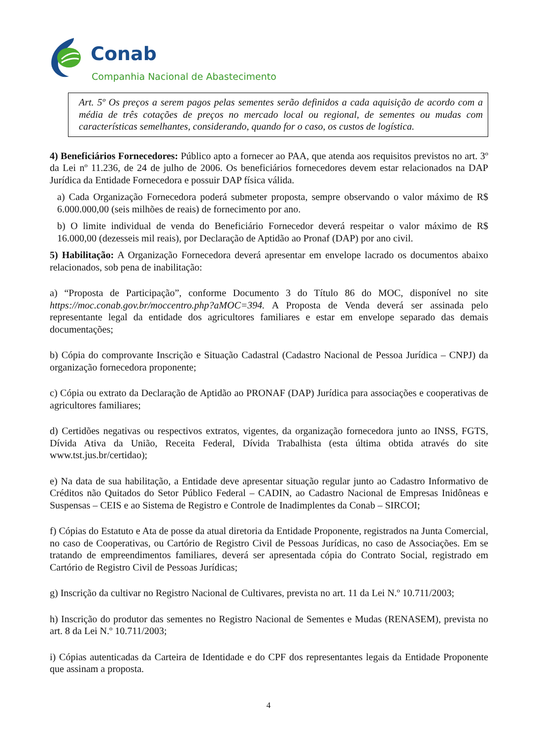Conab
Companhia Nacional de Abastecimento
Art. 5º Os preços a serem pagos pelas sementes serão definidos a cada aquisição de acordo com a média de três cotações de preços no mercado local ou regional, de sementes ou mudas com características semelhantes, considerando, quando for o caso, os custos de logística.
4) Beneficiários Fornecedores: Público apto a fornecer ao PAA, que atenda aos requisitos previstos no art. 3º da Lei nº 11.236, de 24 de julho de 2006. Os beneficiários fornecedores devem estar relacionados na DAP Jurídica da Entidade Fornecedora e possuir DAP física válida.
a) Cada Organização Fornecedora poderá submeter proposta, sempre observando o valor máximo de R$ 6.000.000,00 (seis milhões de reais) de fornecimento por ano.
b) O limite individual de venda do Beneficiário Fornecedor deverá respeitar o valor máximo de R$ 16.000,00 (dezesseis mil reais), por Declaração de Aptidão ao Pronaf (DAP) por ano civil.
5) Habilitação: A Organização Fornecedora deverá apresentar em envelope lacrado os documentos abaixo relacionados, sob pena de inabilitação:
a) “Proposta de Participação”, conforme Documento 3 do Título 86 do MOC, disponível no site https://moc.conab.gov.br/moccentro.php?aMOC=394. A Proposta de Venda deverá ser assinada pelo representante legal da entidade dos agricultores familiares e estar em envelope separado das demais documentações;
b) Cópia do comprovante Inscrição e Situação Cadastral (Cadastro Nacional de Pessoa Jurídica – CNPJ) da organização fornecedora proponente;
c) Cópia ou extrato da Declaração de Aptidão ao PRONAF (DAP) Jurídica para associações e cooperativas de agricultores familiares;
d) Certidões negativas ou respectivos extratos, vigentes, da organização fornecedora junto ao INSS, FGTS, Dívida Ativa da União, Receita Federal, Dívida Trabalhista (esta última obtida através do site www.tst.jus.br/certidao);
e) Na data de sua habilitação, a Entidade deve apresentar situação regular junto ao Cadastro Informativo de Créditos não Quitados do Setor Público Federal – CADIN, ao Cadastro Nacional de Empresas Inidôneas e Suspensas – CEIS e ao Sistema de Registro e Controle de Inadimplentes da Conab – SIRCOI;
f) Cópias do Estatuto e Ata de posse da atual diretoria da Entidade Proponente, registrados na Junta Comercial, no caso de Cooperativas, ou Cartório de Registro Civil de Pessoas Jurídicas, no caso de Associações. Em se tratando de empreendimentos familiares, deverá ser apresentada cópia do Contrato Social, registrado em Cartório de Registro Civil de Pessoas Jurídicas;
g) Inscrição da cultivar no Registro Nacional de Cultivares, prevista no art. 11 da Lei N.º 10.711/2003;
h) Inscrição do produtor das sementes no Registro Nacional de Sementes e Mudas (RENASEM), prevista no art. 8 da Lei N.º 10.711/2003;
i) Cópias autenticadas da Carteira de Identidade e do CPF dos representantes legais da Entidade Proponente que assinam a proposta.
4